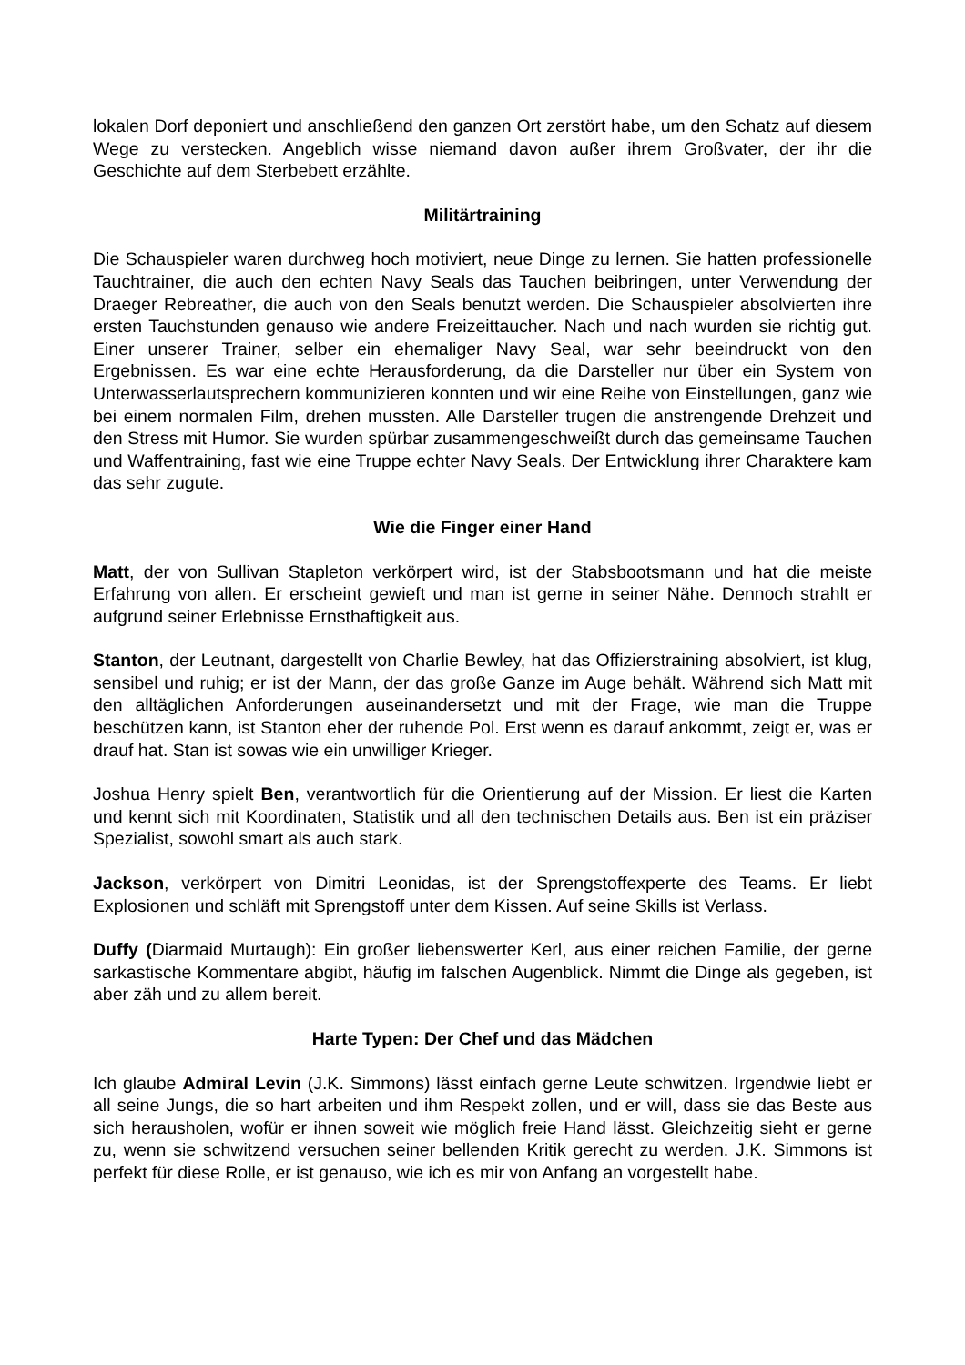lokalen Dorf deponiert und anschließend den ganzen Ort zerstört habe, um den Schatz auf diesem Wege zu verstecken. Angeblich wisse niemand davon außer ihrem Großvater, der ihr die Geschichte auf dem Sterbebett erzählte.
Militärtraining
Die Schauspieler waren durchweg hoch motiviert, neue Dinge zu lernen. Sie hatten professionelle Tauchtrainer, die auch den echten Navy Seals das Tauchen beibringen, unter Verwendung der Draeger Rebreather, die auch von den Seals benutzt werden. Die Schauspieler absolvierten ihre ersten Tauchstunden genauso wie andere Freizeittaucher. Nach und nach wurden sie richtig gut. Einer unserer Trainer, selber ein ehemaliger Navy Seal, war sehr beeindruckt von den Ergebnissen. Es war eine echte Herausforderung, da die Darsteller nur über ein System von Unterwasserlautsprechern kommunizieren konnten und wir eine Reihe von Einstellungen, ganz wie bei einem normalen Film, drehen mussten. Alle Darsteller trugen die anstrengende Drehzeit und den Stress mit Humor. Sie wurden spürbar zusammengeschweißt durch das gemeinsame Tauchen und Waffentraining, fast wie eine Truppe echter Navy Seals. Der Entwicklung ihrer Charaktere kam das sehr zugute.
Wie die Finger einer Hand
Matt, der von Sullivan Stapleton verkörpert wird, ist der Stabsbootsmann und hat die meiste Erfahrung von allen. Er erscheint gewieft und man ist gerne in seiner Nähe. Dennoch strahlt er aufgrund seiner Erlebnisse Ernsthaftigkeit aus.
Stanton, der Leutnant, dargestellt von Charlie Bewley, hat das Offizierstraining absolviert, ist klug, sensibel und ruhig; er ist der Mann, der das große Ganze im Auge behält. Während sich Matt mit den alltäglichen Anforderungen auseinandersetzt und mit der Frage, wie man die Truppe beschützen kann, ist Stanton eher der ruhende Pol. Erst wenn es darauf ankommt, zeigt er, was er drauf hat. Stan ist sowas wie ein unwilliger Krieger.
Joshua Henry spielt Ben, verantwortlich für die Orientierung auf der Mission. Er liest die Karten und kennt sich mit Koordinaten, Statistik und all den technischen Details aus. Ben ist ein präziser Spezialist, sowohl smart als auch stark.
Jackson, verkörpert von Dimitri Leonidas, ist der Sprengstoffexperte des Teams. Er liebt Explosionen und schläft mit Sprengstoff unter dem Kissen. Auf seine Skills ist Verlass.
Duffy (Diarmaid Murtaugh): Ein großer liebenswerter Kerl, aus einer reichen Familie, der gerne sarkastische Kommentare abgibt, häufig im falschen Augenblick. Nimmt die Dinge als gegeben, ist aber zäh und zu allem bereit.
Harte Typen: Der Chef und das Mädchen
Ich glaube Admiral Levin (J.K. Simmons) lässt einfach gerne Leute schwitzen. Irgendwie liebt er all seine Jungs, die so hart arbeiten und ihm Respekt zollen, und er will, dass sie das Beste aus sich herausholen, wofür er ihnen soweit wie möglich freie Hand lässt. Gleichzeitig sieht er gerne zu, wenn sie schwitzend versuchen seiner bellenden Kritik gerecht zu werden. J.K. Simmons ist perfekt für diese Rolle, er ist genauso, wie ich es mir von Anfang an vorgestellt habe.